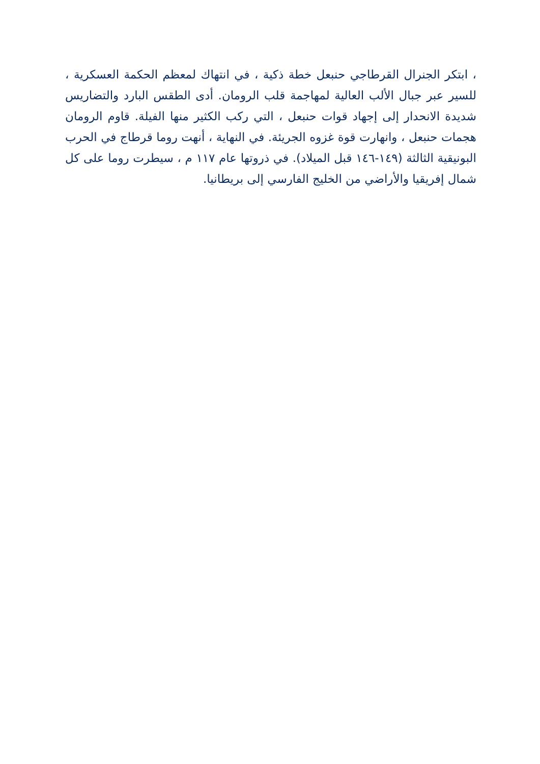، ابتكر الجنرال القرطاجي حنبعل خطة ذكية ، في انتهاك لمعظم الحكمة العسكرية ، للسير عبر جبال الألب العالية لمهاجمة قلب الرومان. أدى الطقس البارد والتضاريس شديدة الانحدار إلى إجهاد قوات حنبعل ، التي ركب الكثير منها الفيلة. قاوم الرومان هجمات حنبعل ، وانهارت قوة غزوه الجريئة. في النهاية ، أنهت روما قرطاج في الحرب البونيقية الثالثة (١٤٩-١٤٦ قبل الميلاد). في ذروتها عام ١١٧ م ، سيطرت روما على كل شمال إفريقيا والأراضي من الخليج الفارسي إلى بريطانيا.